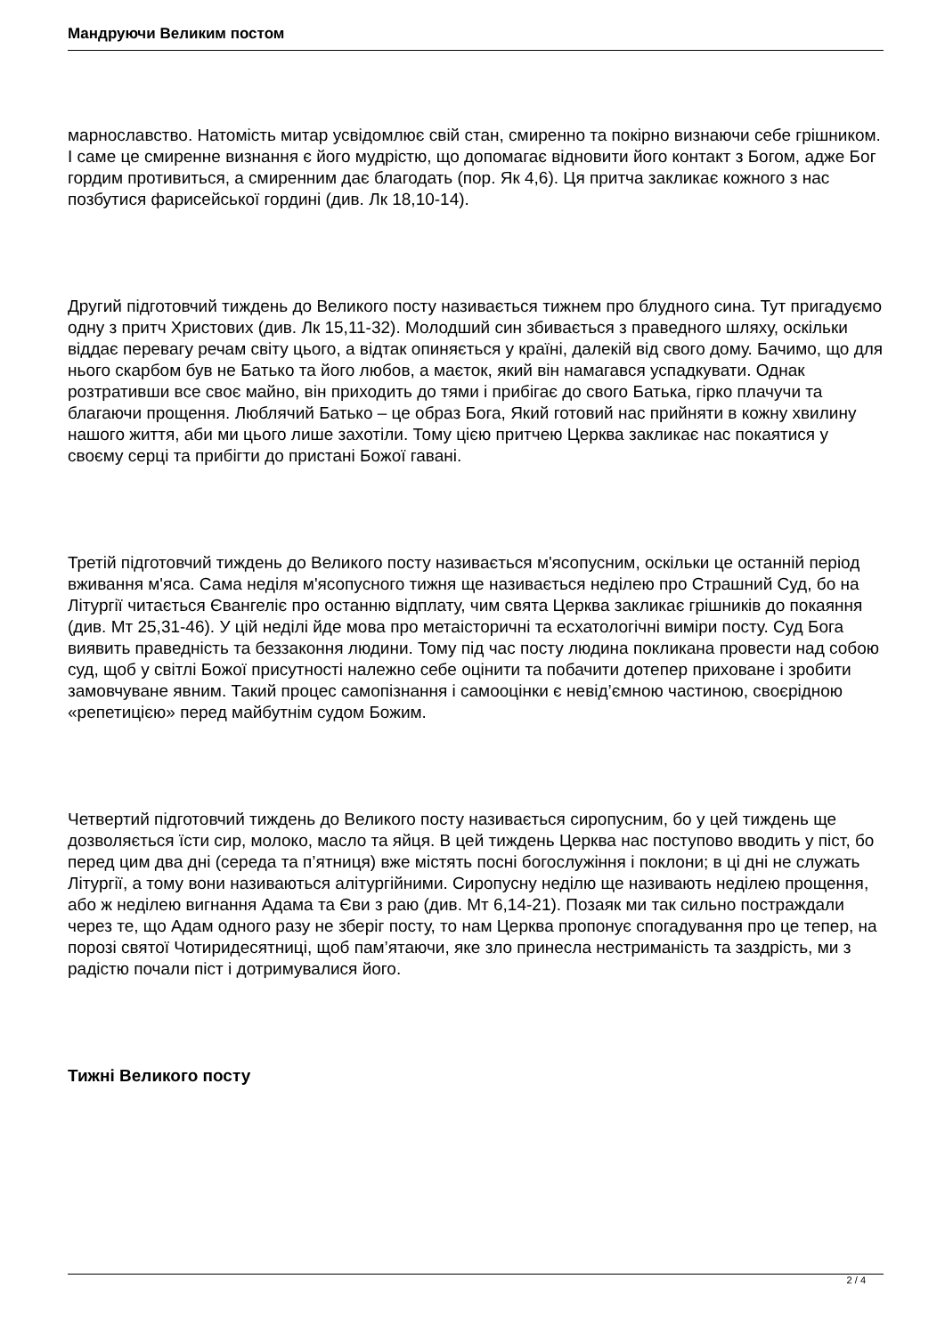Мандруючи Великим постом
марнославство. Натомість митар усвідомлює свій стан, смиренно та покірно визнаючи себе грішником. І саме це смиренне визнання є його мудрістю, що допомагає відновити його контакт з Богом, адже Бог гордим противиться, а смиренним дає благодать (пор. Як 4,6). Ця притча закликає кожного з нас позбутися фарисейської гордині (див. Лк 18,10-14).
Другий підготовчий тиждень до Великого посту називається тижнем про блудного сина. Тут пригадуємо одну з притч Христових (див. Лк 15,11-32). Молодший син збивається з праведного шляху, оскільки віддає перевагу речам світу цього, а відтак опиняється у країні, далекій від свого дому. Бачимо, що для нього скарбом був не Батько та його любов, а маєток, який він намагався успадкувати. Однак розтративши все своє майно, він приходить до тями і прибігає до свого Батька, гірко плачучи та благаючи прощення. Люблячий Батько – це образ Бога, Який готовий нас прийняти в кожну хвилину нашого життя, аби ми цього лише захотіли. Тому цією притчею Церква закликає нас покаятися у своєму серці та прибігти до пристані Божої гавані.
Третій підготовчий тиждень до Великого посту називається м'ясопусним, оскільки це останній період вживання м'яса. Сама неділя м'ясопусного тижня ще називається неділею про Страшний Суд, бо на Літургії читається Євангеліє про останню відплату, чим свята Церква закликає грішників до покаяння (див. Мт 25,31-46). У цій неділі йде мова про метаісторичні та есхатологічні виміри посту. Суд Бога виявить праведність та беззаконня людини. Тому під час посту людина покликана провести над собою суд, щоб у світлі Божої присутності належно себе оцінити та побачити дотепер приховане і зробити замовчуване явним. Такий процес самопізнання і самооцінки є невід’ємною частиною, своєрідною «репетицією» перед майбутнім судом Божим.
Четвертий підготовчий тиждень до Великого посту називається сиропусним, бо у цей тиждень ще дозволяється їсти сир, молоко, масло та яйця. В цей тиждень Церква нас поступово вводить у піст, бо перед цим два дні (середа та п’ятниця) вже містять посні богослужіння і поклони; в ці дні не служать Літургії, а тому вони називаються алітургійними. Сиропусну неділю ще називають неділею прощення, або ж неділею вигнання Адама та Єви з раю (див. Мт 6,14-21). Позаяк ми так сильно постраждали через те, що Адам одного разу не зберіг посту, то нам Церква пропонує спогадування про це тепер, на порозі святої Чотиридесятниці, щоб пам’ятаючи, яке зло принесла нестриманість та заздрість, ми з радістю почали піст і дотримувалися його.
Тижні Великого посту
2 / 4